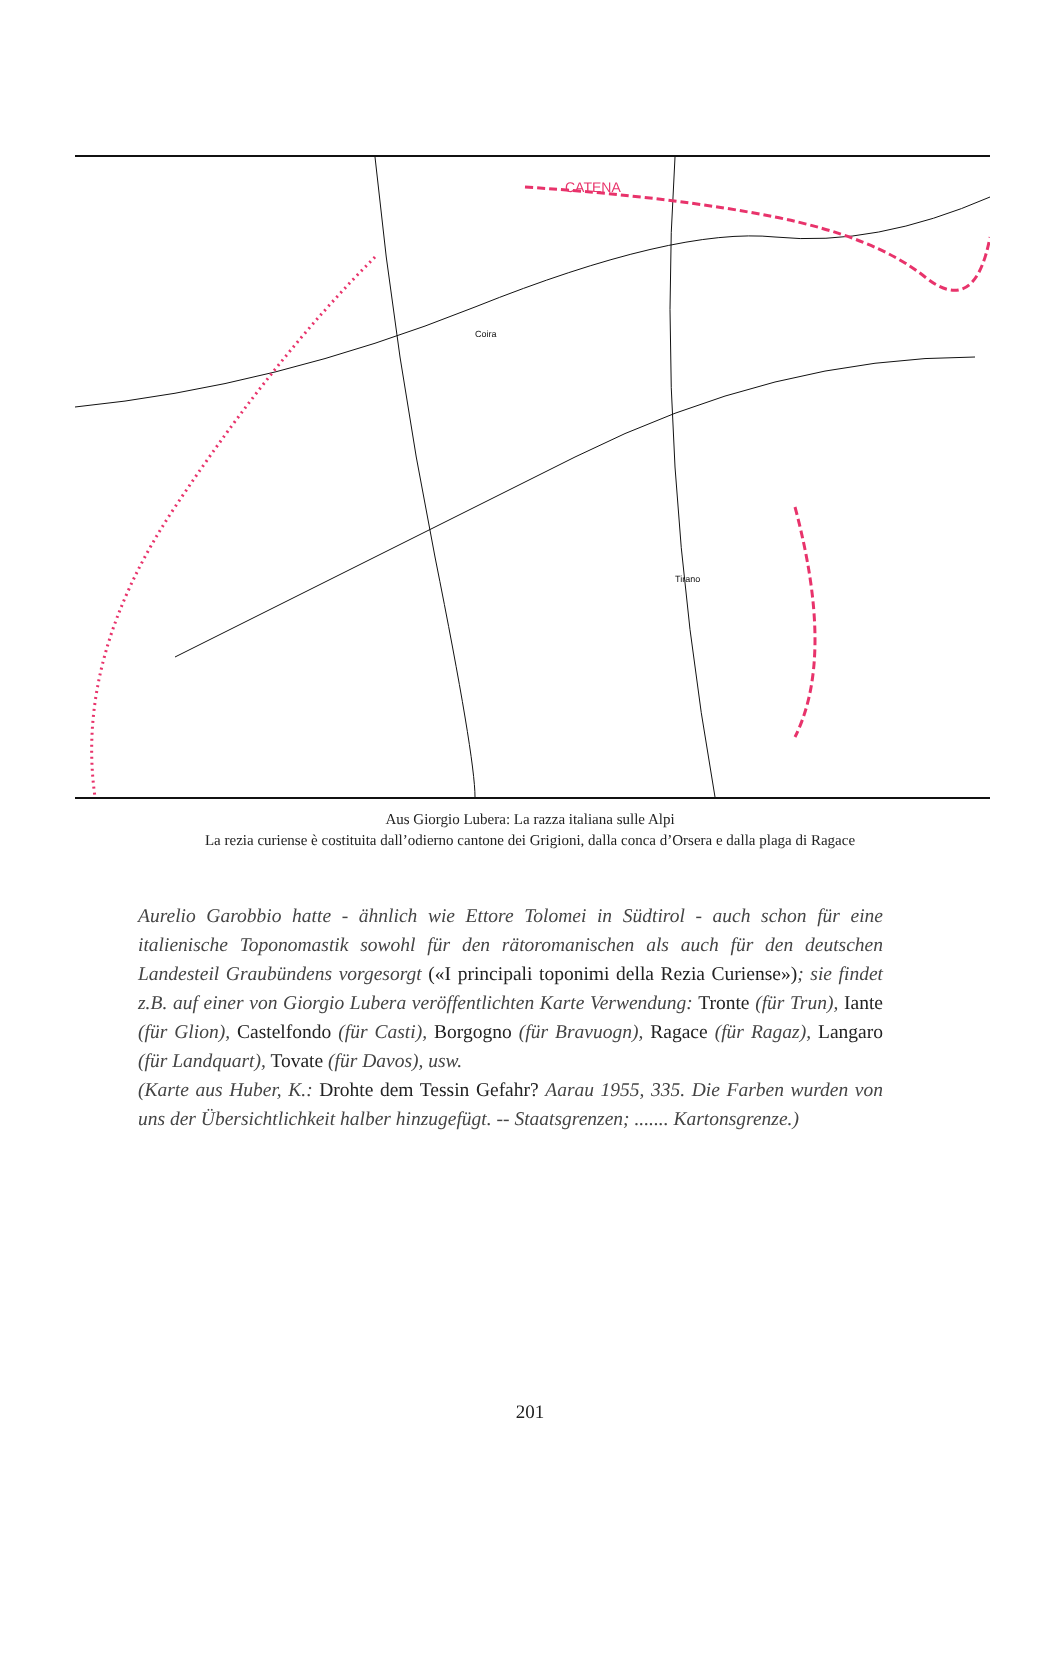CATENA
Coira
Tirano
Aus Giorgio Lubera: La razza italiana sulle Alpi
La rezia curiense è costituita dall’odierno cantone dei Grigioni, dalla conca d’Orsera e dalla plaga di Ragace
Aurelio Garobbio hatte - ähnlich wie Ettore Tolomei in Südtirol - auch schon für eine italienische Toponomastik sowohl für den rätoromanischen als auch für den deutschen Landesteil Graubündens vorgesorgt («I principali toponimi della Rezia Curiense»); sie findet z.B. auf einer von Giorgio Lubera veröffentlichten Karte Verwendung: Tronte (für Trun), Iante (für Glion), Castelfondo (für Casti), Borgogno (für Bravuogn), Ragace (für Ragaz), Langaro (für Landquart), Tovate (für Davos), usw.
(Karte aus Huber, K.: Drohte dem Tessin Gefahr? Aarau 1955, 335. Die Farben wurden von uns der Übersichtlichkeit halber hinzugefügt. -- Staatsgrenzen; ....... Kartonsgrenze.)
201